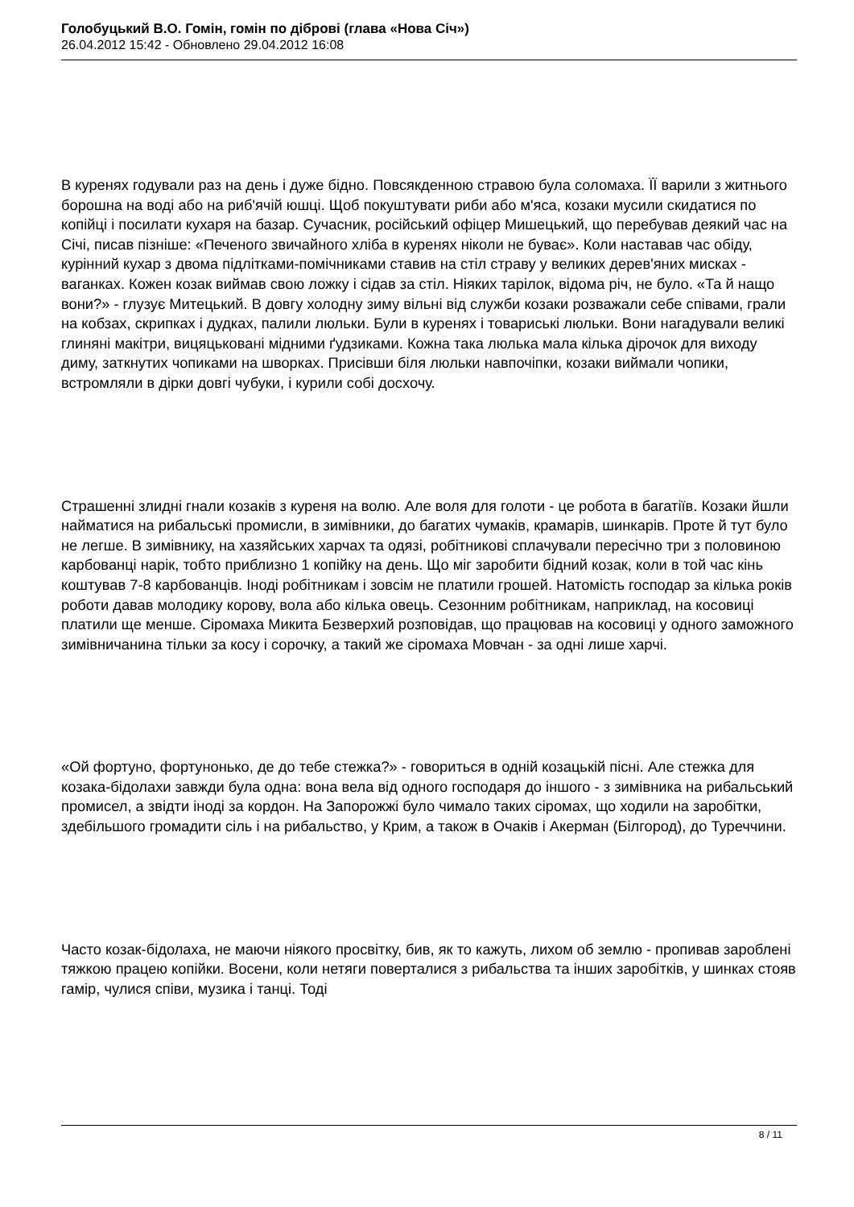Голобуцький В.О. Гомін, гомін по діброві (глава «Нова Січ»)
26.04.2012 15:42 - Обновлено 29.04.2012 16:08
В куренях годували раз на день і дуже бідно. Повсякденною стравою була соломаха. ЇЇ варили з житнього борошна на воді або на риб'ячій юшці. Щоб покуштувати риби або м'яса, козаки мусили скидатися по копійці і посилати кухаря на базар. Сучасник, російський офіцер Мишецький, що перебував деякий час на Січі, писав пізніше: «Печеного звичайного хліба в куренях ніколи не буває». Коли наставав час обіду, курінний кухар з двома підлітками-помічниками ставив на стіл страву у великих дерев'яних мисках - ваганках. Кожен козак виймав свою ложку і сідав за стіл. Ніяких тарілок, відома річ, не було. «Та й нащо вони?» - глузує Митецький. В довгу холодну зиму вільні від служби козаки розважали себе співами, грали на кобзах, скрипках і дудках, палили люльки. Були в куренях і товариські люльки. Вони нагадували великі глиняні макітри, вицяцьковані мідними ґудзиками. Кожна така люлька мала кілька дірочок для виходу диму, заткнутих чопиками на шворках. Присівши біля люльки навпочіпки, козаки виймали чопики, встромляли в дірки довгі чубуки, і курили собі досхочу.
Страшенні злидні гнали козаків з куреня на волю. Але воля для голоти - це робота в багатіїв. Козаки йшли найматися на рибальські промисли, в зимівники, до багатих чумаків, крамарів, шинкарів. Проте й тут було не легше. В зимівнику, на хазяйських харчах та одязі, робітникові сплачували пересічно три з половиною карбованці нарік, тобто приблизно 1 копійку на день. Що міг заробити бідний козак, коли в той час кінь коштував 7-8 карбованців. Іноді робітникам і зовсім не платили грошей. Натомість господар за кілька років роботи давав молодику корову, вола або кілька овець. Сезонним робітникам, наприклад, на косовиці платили ще менше. Сіромаха Микита Безверхий розповідав, що працював на косовиці у одного заможного зимівничанина тільки за косу і сорочку, а такий же сіромаха Мовчан - за одні лише харчі.
«Ой фортуно, фортунонько, де до тебе стежка?» - говориться в одній козацькій пісні. Але стежка для козака-бідолахи завжди була одна: вона вела від одного господаря до іншого - з зимівника на рибальський промисел, а звідти іноді за кордон. На Запорожжі було чимало таких сіромах, що ходили на заробітки, здебільшого громадити сіль і на рибальство, у Крим, а також в Очаків і Акерман (Білгород), до Туреччини.
Часто козак-бідолаха, не маючи ніякого просвітку, бив, як то кажуть, лихом об землю - пропивав зароблені тяжкою працею копійки. Восени, коли нетяги поверталися з рибальства та інших заробітків, у шинках стояв гамір, чулися співи, музика і танці. Тоді
8 / 11